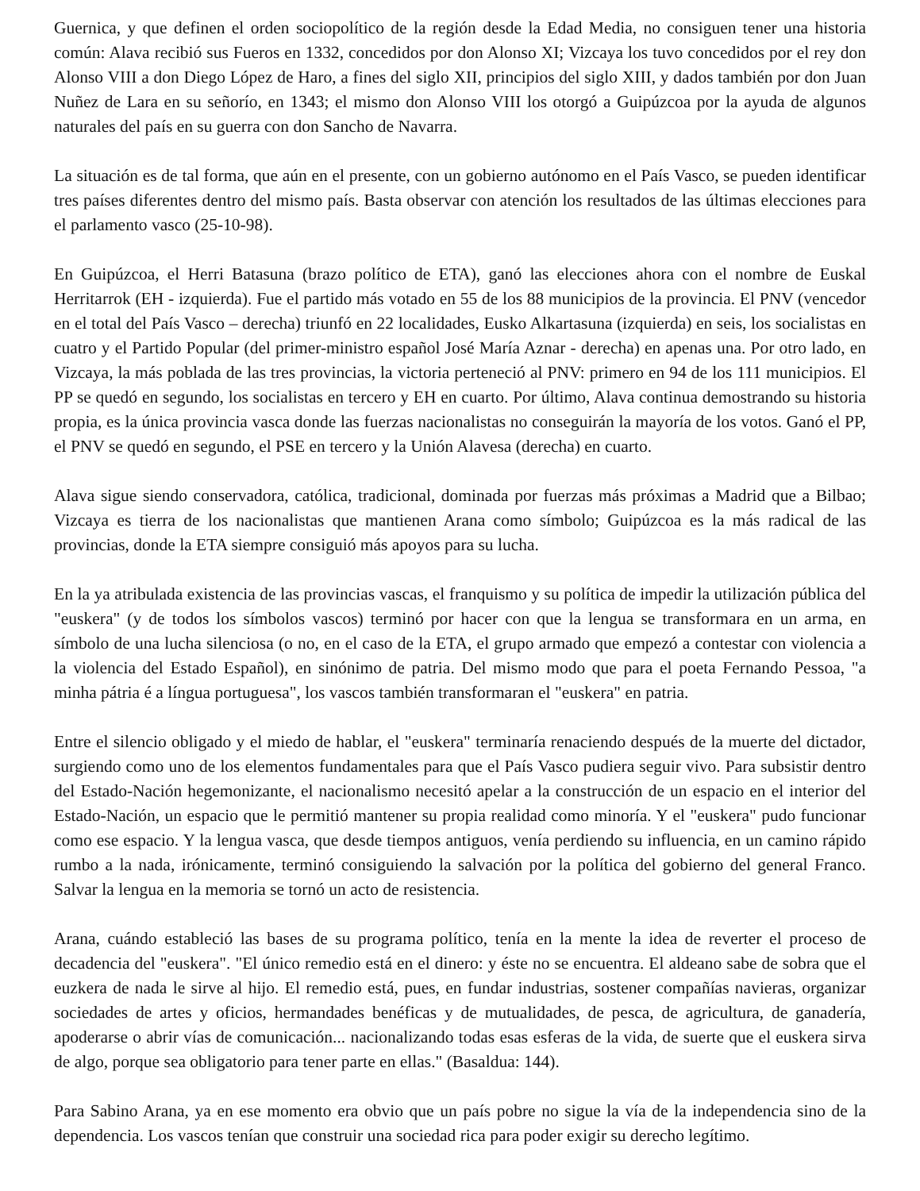Guernica, y que definen el orden sociopolítico de la región desde la Edad Media, no consiguen tener una historia común: Alava recibió sus Fueros en 1332, concedidos por don Alonso XI; Vizcaya los tuvo concedidos por el rey don Alonso VIII a don Diego López de Haro, a fines del siglo XII, principios del siglo XIII, y dados también por don Juan Nuñez de Lara en su señorío, en 1343; el mismo don Alonso VIII los otorgó a Guipúzcoa por la ayuda de algunos naturales del país en su guerra con don Sancho de Navarra.
La situación es de tal forma, que aún en el presente, con un gobierno autónomo en el País Vasco, se pueden identificar tres países diferentes dentro del mismo país. Basta observar con atención los resultados de las últimas elecciones para el parlamento vasco (25-10-98).
En Guipúzcoa, el Herri Batasuna (brazo político de ETA), ganó las elecciones ahora con el nombre de Euskal Herritarrok (EH - izquierda). Fue el partido más votado en 55 de los 88 municipios de la provincia. El PNV (vencedor en el total del País Vasco – derecha) triunfó en 22 localidades, Eusko Alkartasuna (izquierda) en seis, los socialistas en cuatro y el Partido Popular (del primer-ministro español José María Aznar - derecha) en apenas una. Por otro lado, en Vizcaya, la más poblada de las tres provincias, la victoria perteneció al PNV: primero en 94 de los 111 municipios. El PP se quedó en segundo, los socialistas en tercero y EH en cuarto. Por último, Alava continua demostrando su historia propia, es la única provincia vasca donde las fuerzas nacionalistas no conseguirán la mayoría de los votos. Ganó el PP, el PNV se quedó en segundo, el PSE en tercero y la Unión Alavesa (derecha) en cuarto.
Alava sigue siendo conservadora, católica, tradicional, dominada por fuerzas más próximas a Madrid que a Bilbao; Vizcaya es tierra de los nacionalistas que mantienen Arana como símbolo; Guipúzcoa es la más radical de las provincias, donde la ETA siempre consiguió más apoyos para su lucha.
En la ya atribulada existencia de las provincias vascas, el franquismo y su política de impedir la utilización pública del "euskera" (y de todos los símbolos vascos) terminó por hacer con que la lengua se transformara en un arma, en símbolo de una lucha silenciosa (o no, en el caso de la ETA, el grupo armado que empezó a contestar con violencia a la violencia del Estado Español), en sinónimo de patria. Del mismo modo que para el poeta Fernando Pessoa, "a minha pátria é a língua portuguesa", los vascos también transformaran el "euskera" en patria.
Entre el silencio obligado y el miedo de hablar, el "euskera" terminaría renaciendo después de la muerte del dictador, surgiendo como uno de los elementos fundamentales para que el País Vasco pudiera seguir vivo. Para subsistir dentro del Estado-Nación hegemonizante, el nacionalismo necesitó apelar a la construcción de un espacio en el interior del Estado-Nación, un espacio que le permitió mantener su propia realidad como minoría. Y el "euskera" pudo funcionar como ese espacio. Y la lengua vasca, que desde tiempos antiguos, venía perdiendo su influencia, en un camino rápido rumbo a la nada, irónicamente, terminó consiguiendo la salvación por la política del gobierno del general Franco. Salvar la lengua en la memoria se tornó un acto de resistencia.
Arana, cuándo estableció las bases de su programa político, tenía en la mente la idea de reverter el proceso de decadencia del "euskera". "El único remedio está en el dinero: y éste no se encuentra. El aldeano sabe de sobra que el euzkera de nada le sirve al hijo. El remedio está, pues, en fundar industrias, sostener compañías navieras, organizar sociedades de artes y oficios, hermandades benéficas y de mutualidades, de pesca, de agricultura, de ganadería, apoderarse o abrir vías de comunicación... nacionalizando todas esas esferas de la vida, de suerte que el euskera sirva de algo, porque sea obligatorio para tener parte en ellas." (Basaldua: 144).
Para Sabino Arana, ya en ese momento era obvio que un país pobre no sigue la vía de la independencia sino de la dependencia. Los vascos tenían que construir una sociedad rica para poder exigir su derecho legítimo.